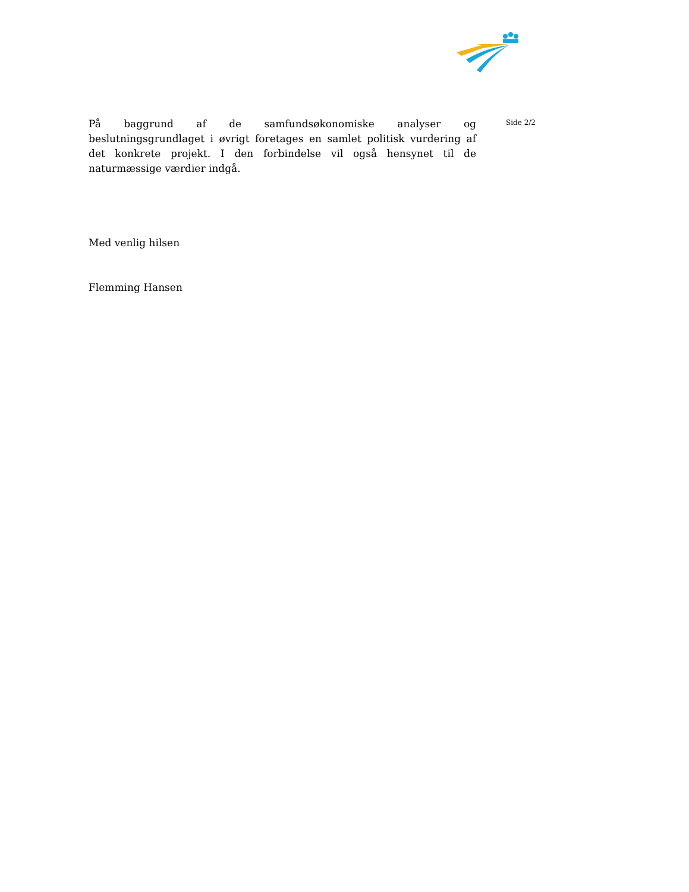På baggrund af de samfundsøkonomiske analyser og beslutningsgrundlaget i øvrigt foretages en samlet politisk vurdering af det konkrete projekt. I den for­bindelse vil også hensynet til de naturmæssige værdier indgå.
Med venlig hilsen
Flemming Hansen
Side 2/2